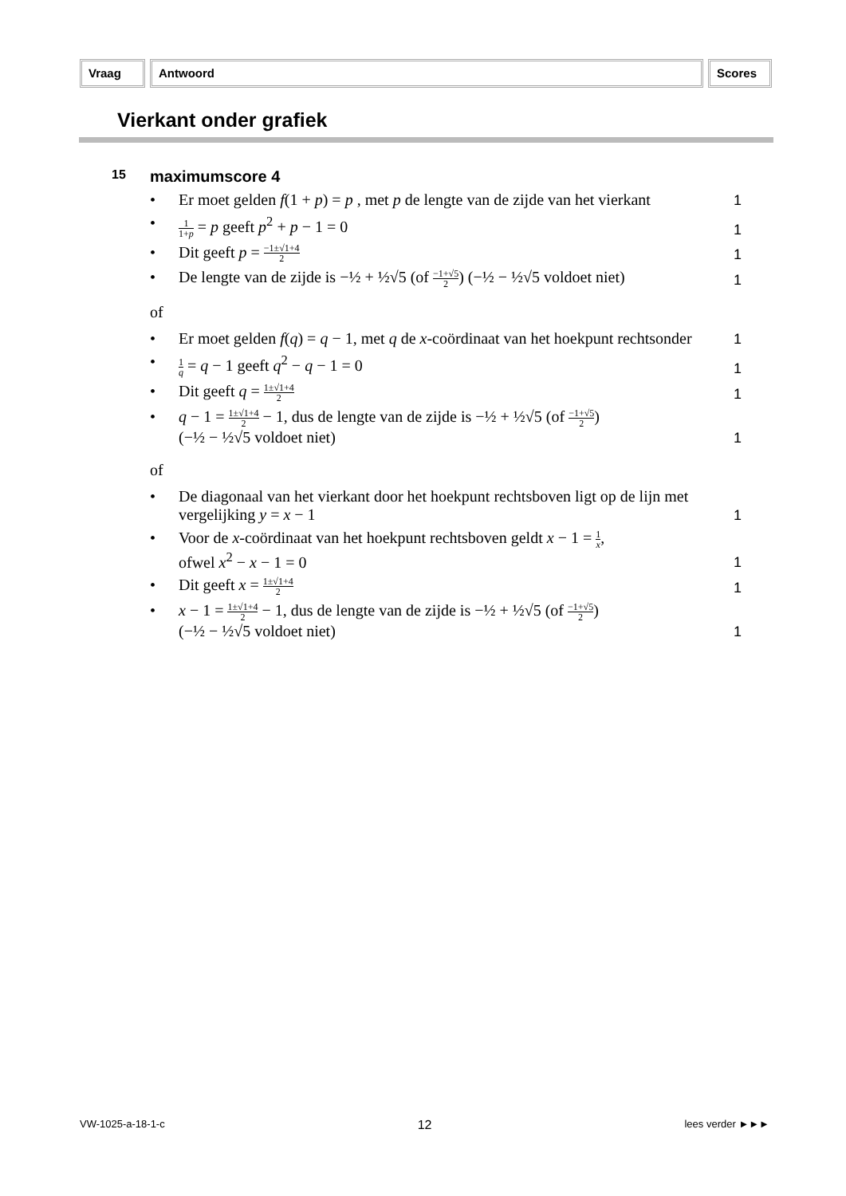Vraag Antwoord Scores
Vierkant onder grafiek
15 maximumscore 4
• Er moet gelden f(1 + p) = p , met p de lengte van de zijde van het vierkant 1
• 1 1+p = p geeft p<sup>2</sup> + p − 1 = 0 1
• Dit geeft p = −1±√1+4 2 1
• De lengte van de zijde is −½ + ½√5 (of −1+√5 2) (−½ − ½√5 voldoet niet) 1
of
• Er moet gelden f(q) = q − 1, met q de x-coördinaat van het hoekpunt rechtsonder 1
• 1 q = q − 1 geeft q<sup>2</sup> − q − 1 = 0 1
• Dit geeft q = 1±√1+4 2 1
• q − 1 = 1±√1+4 2 − 1, dus de lengte van de zijde is −½ + ½√5 (of −1+√5 2)
(−½ − ½√5 voldoet niet) 1
of
• De diagonaal van het vierkant door het hoekpunt rechtsboven ligt op de lijn met vergelijking y = x − 1 1
• Voor de x-coördinaat van het hoekpunt rechtsboven geldt x − 1 = 1 x,
ofwel x<sup>2</sup> − x − 1 = 0 1
• Dit geeft x = 1±√1+4 2 1
• x − 1 = 1±√1+4 2 − 1, dus de lengte van de zijde is −½ + ½√5 (of −1+√5 2)
(−½ − ½√5 voldoet niet) 1
VW-1025-a-18-1-c 12 lees verder ►►►